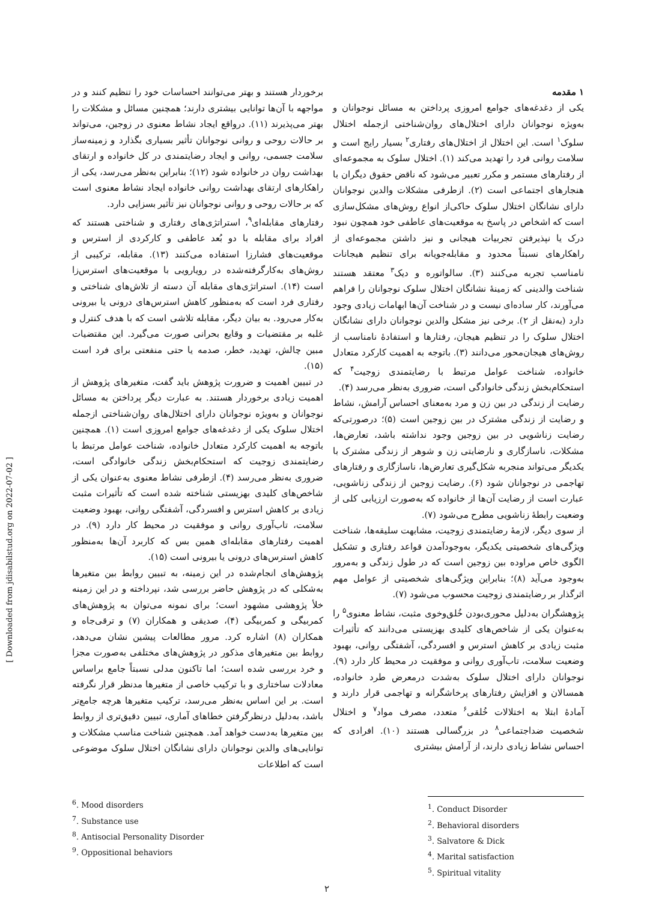۱ مقدمه
یکی از دغدغه‌های جوامع امروزی پرداختن به مسائل نوجوانان و به‌ویژه نوجوانان دارای اختلال‌های روان‌شناختی ازجمله اختلال سلوک<sup>۱</sup> است. این اختلال از اختلال‌های رفتاری<sup>۲</sup> بسیار رایج است و سلامت روانی فرد را تهدید می‌کند (۱). اختلال سلوک به مجموعه‌ای از رفتارهای مستمر و مکرر تعبیر می‌شود که ناقض حقوق دیگران با هنجارهای اجتماعی است (۲). ازطرفی مشکلات والدین نوجوانان دارای نشانگان اختلال سلوک حاکی‌از انواع روش‌های مشکل‌سازی است که اشخاص در پاسخ به موقعیت‌های عاطفی خود همچون نبود درک یا نپذیرفتن تجربیات هیجانی و نیز داشتن مجموعه‌ای از راهکارهای نسبتاً محدود و مقابله‌جویانه برای تنظیم هیجانات نامناسب تجربه می‌کنند (۳). سالواتوره و دیک<sup>۳</sup> معتقد هستند شناخت والدینی که زمینهٔ نشانگان اختلال سلوک نوجوانان را فراهم می‌آورند، کار ساده‌ای نیست و در شناخت آن‌ها ابهامات زیادی وجود دارد (به‌نقل از ۲). برخی نیز مشکل والدین نوجوانان دارای نشانگان اختلال سلوک را در تنظیم هیجان، رفتارها و استفادهٔ نامناسب از روش‌های هیجان‌محور می‌دانند (۳). باتوجه به اهمیت کارکرد متعادل خانواده، شناخت عوامل مرتبط با رضایتمندی زوجیت<sup>۴</sup> که استحکام‌بخش زندگی خانوادگی است، ضروری به‌نظر می‌رسد (۴).
رضایت از زندگی در بین زن و مرد به‌معنای احساس آرامش، نشاط و رضایت از زندگی مشترک در بین زوجین است (۵)؛ درصورتی‌که رضایت زناشویی در بین زوجین وجود نداشته باشد، تعارض‌ها، مشکلات، ناسازگاری و نارضایتی زن و شوهر از زندگی مشترک با یکدیگر می‌تواند منجربه شکل‌گیری تعارض‌ها، ناسازگاری و رفتارهای تهاجمی در نوجوانان شود (۶). رضایت زوجین از زندگی زناشویی، عبارت است از رضایت آن‌ها از خانواده که به‌صورت ارزیابی کلی از وضعیت رابطهٔ زناشویی مطرح می‌شود (۷).
از سوی دیگر، لازمهٔ رضایتمندی زوجیت، مشابهت سلیقه‌ها، شناخت ویژگی‌های شخصیتی یکدیگر، به‌وجودآمدن قواعد رفتاری و تشکیل الگوی خاص مراوده بین زوجین است که در طول زندگی و به‌مرور به‌وجود می‌آید (۸)؛ بنابراین ویژگی‌های شخصیتی از عوامل مهم اثرگذار بر رضایتمندی زوجیت محسوب می‌شود (۷).
پژوهشگران به‌دلیل محوری‌بودن خُلق‌وخوی مثبت، نشاط معنوی<sup>۵</sup> را به‌عنوان یکی از شاخص‌های کلیدی بهزیستی می‌دانند که تأثیرات مثبت زیادی بر کاهش استرس و افسردگی، آشفتگی روانی، بهبود وضعیت سلامت، تاب‌آوری روانی و موفقیت در محیط کار دارد (۹). نوجوانان دارای اختلال سلوک به‌شدت درمعرض طرد خانواده، همسالان و افزایش رفتارهای پرخاشگرانه و تهاجمی قرار دارند و آمادهٔ ابتلا به اختلالات خُلقی<sup>۶</sup> متعدد، مصرف مواد<sup>۷</sup> و اختلال شخصیت ضداجتماعی<sup>۸</sup> در بزرگسالی هستند (۱۰). افرادی که احساس نشاط زیادی دارند، از آرامش بیشتری
برخوردار هستند و بهتر می‌توانند احساسات خود را تنظیم کنند و در مواجهه با آن‌ها توانایی بیشتری دارند؛ همچنین مسائل و مشکلات را بهتر می‌پذیرند (۱۱). درواقع ایجاد نشاط معنوی در زوجین، می‌تواند بر حالات روحی و روانی نوجوانان تأثیر بسیاری بگذارد و زمینه‌ساز سلامت جسمی، روانی و ایجاد رضایتمندی در کل خانواده و ارتقای بهداشت روان در خانواده شود (۱۲)؛ بنابراین به‌نظر می‌رسد، یکی از راهکارهای ارتقای بهداشت روانی خانواده ایجاد نشاط معنوی است که بر حالات روحی و روانی نوجوانان نیز تأثیر بسزایی دارد.
رفتارهای مقابله‌ای<sup>۹</sup>، استراتژی‌های رفتاری و شناختی هستند که افراد برای مقابله با دو بُعد عاطفی و کارکردی از استرس و موقعیت‌های فشارزا استفاده می‌کنند (۱۳). مقابله، ترکیبی از روش‌های به‌کارگرفته‌شده در رویارویی با موقعیت‌های استرس‌زا است (۱۴). استراتژی‌های مقابله آن دسته از تلاش‌های شناختی و رفتاری فرد است که به‌منظور کاهش استرس‌های درونی یا بیرونی به‌کار می‌رود. به بیان دیگر، مقابله تلاشی است که با هدف کنترل و غلبه بر مقتضیات و وقایع بحرانی صورت می‌گیرد. این مقتضیات مبین چالش، تهدید، خطر، صدمه یا حتی منفعتی برای فرد است (۱۵).
در تبیین اهمیت و ضرورت پژوهش باید گفت، متغیرهای پژوهش از اهمیت زیادی برخوردار هستند. به عبارت دیگر پرداختن به مسائل نوجوانان و به‌ویژه نوجوانان دارای اختلال‌های روان‌شناختی ازجمله اختلال سلوک یکی از دغدغه‌های جوامع امروزی است (۱). همچنین باتوجه به اهمیت کارکرد متعادل خانواده، شناخت عوامل مرتبط با رضایتمندی زوجیت که استحکام‌بخش زندگی خانوادگی است، ضروری به‌نظر می‌رسد (۴). ازطرفی نشاط معنوی به‌عنوان یکی از شاخص‌های کلیدی بهزیستی شناخته شده است که تأثیرات مثبت زیادی بر کاهش استرس و افسردگی، آشفتگی روانی، بهبود وضعیت سلامت، تاب‌آوری روانی و موفقیت در محیط کار دارد (۹). در اهمیت رفتارهای مقابله‌ای همین بس که کاربرد آن‌ها به‌منظور کاهش استرس‌های درونی یا بیرونی است (۱۵).
پژوهش‌های انجام‌شده در این زمینه، به تبیین روابط بین متغیرها به‌شکلی که در پژوهش حاضر بررسی شد، نپرداخته و در این زمینه خلأ پژوهشی مشهود است؛ برای نمونه می‌توان به پژوهش‌های کمربیگی و کمربیگی (۴)، صدیقی و همکاران (۷) و ترقی‌جاه و همکاران (۸) اشاره کرد. مرور مطالعات پیشین نشان می‌دهد، روابط بین متغیرهای مذکور در پژوهش‌های مختلفی به‌صورت مجزا و خرد بررسی شده است؛ اما تاکنون مدلی نسبتاً جامع براساس معادلات ساختاری و با ترکیب خاصی از متغیرها مدنظر قرار نگرفته است. بر این اساس به‌نظر می‌رسد، ترکیب متغیرها هرچه جامع‌تر باشد، به‌دلیل درنظرگرفتن خطاهای آماری، تبیین دقیق‌تری از روابط بین متغیرها به‌دست خواهد آمد. همچنین شناخت مناسب مشکلات و توانایی‌های والدین نوجوانان دارای نشانگان اختلال سلوک موضوعی است که اطلاعات
<sup>1</sup>. Conduct Disorder
<sup>2</sup>. Behavioral disorders
<sup>3</sup>. Salvatore & Dick
<sup>4</sup>. Marital satisfaction
<sup>5</sup>. Spiritual vitality
<sup>6</sup>. Mood disorders
<sup>7</sup>. Substance use
<sup>8</sup>. Antisocial Personality Disorder
<sup>9</sup>. Oppositional behaviors
۲
[ Downloaded from jdisabilstud.org on 2022-07-02 ]